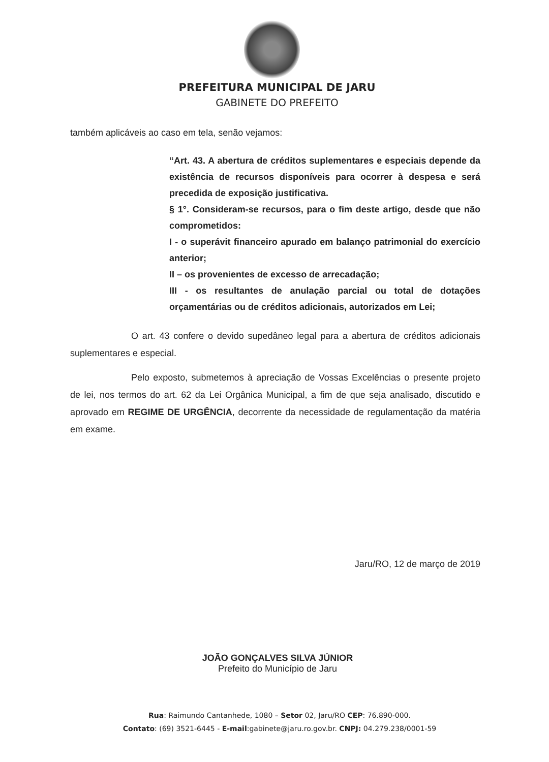PREFEITURA MUNICIPAL DE JARU
GABINETE DO PREFEITO
também aplicáveis ao caso em tela, senão vejamos:
“Art. 43. A abertura de créditos suplementares e especiais depende da existência de recursos disponíveis para ocorrer à despesa e será precedida de exposição justificativa.
§ 1°. Consideram-se recursos, para o fim deste artigo, desde que não comprometidos:
I - o superávit financeiro apurado em balanço patrimonial do exercício anterior;
II – os provenientes de excesso de arrecadação;
III - os resultantes de anulação parcial ou total de dotações orçamentárias ou de créditos adicionais, autorizados em Lei;
O art. 43 confere o devido supedâneo legal para a abertura de créditos adicionais suplementares e especial.
Pelo exposto, submetemos à apreciação de Vossas Excelências o presente projeto de lei, nos termos do art. 62 da Lei Orgânica Municipal, a fim de que seja analisado, discutido e aprovado em REGIME DE URGÊNCIA, decorrente da necessidade de regulamentação da matéria em exame.
Jaru/RO, 12 de março de 2019
JOÃO GONÇALVES SILVA JÚNIOR
Prefeito do Município de Jaru
Rua: Raimundo Cantanhede, 1080 – Setor 02, Jaru/RO CEP: 76.890-000.
Contato: (69) 3521-6445 - E-mail:gabinete@jaru.ro.gov.br. CNPJ: 04.279.238/0001-59